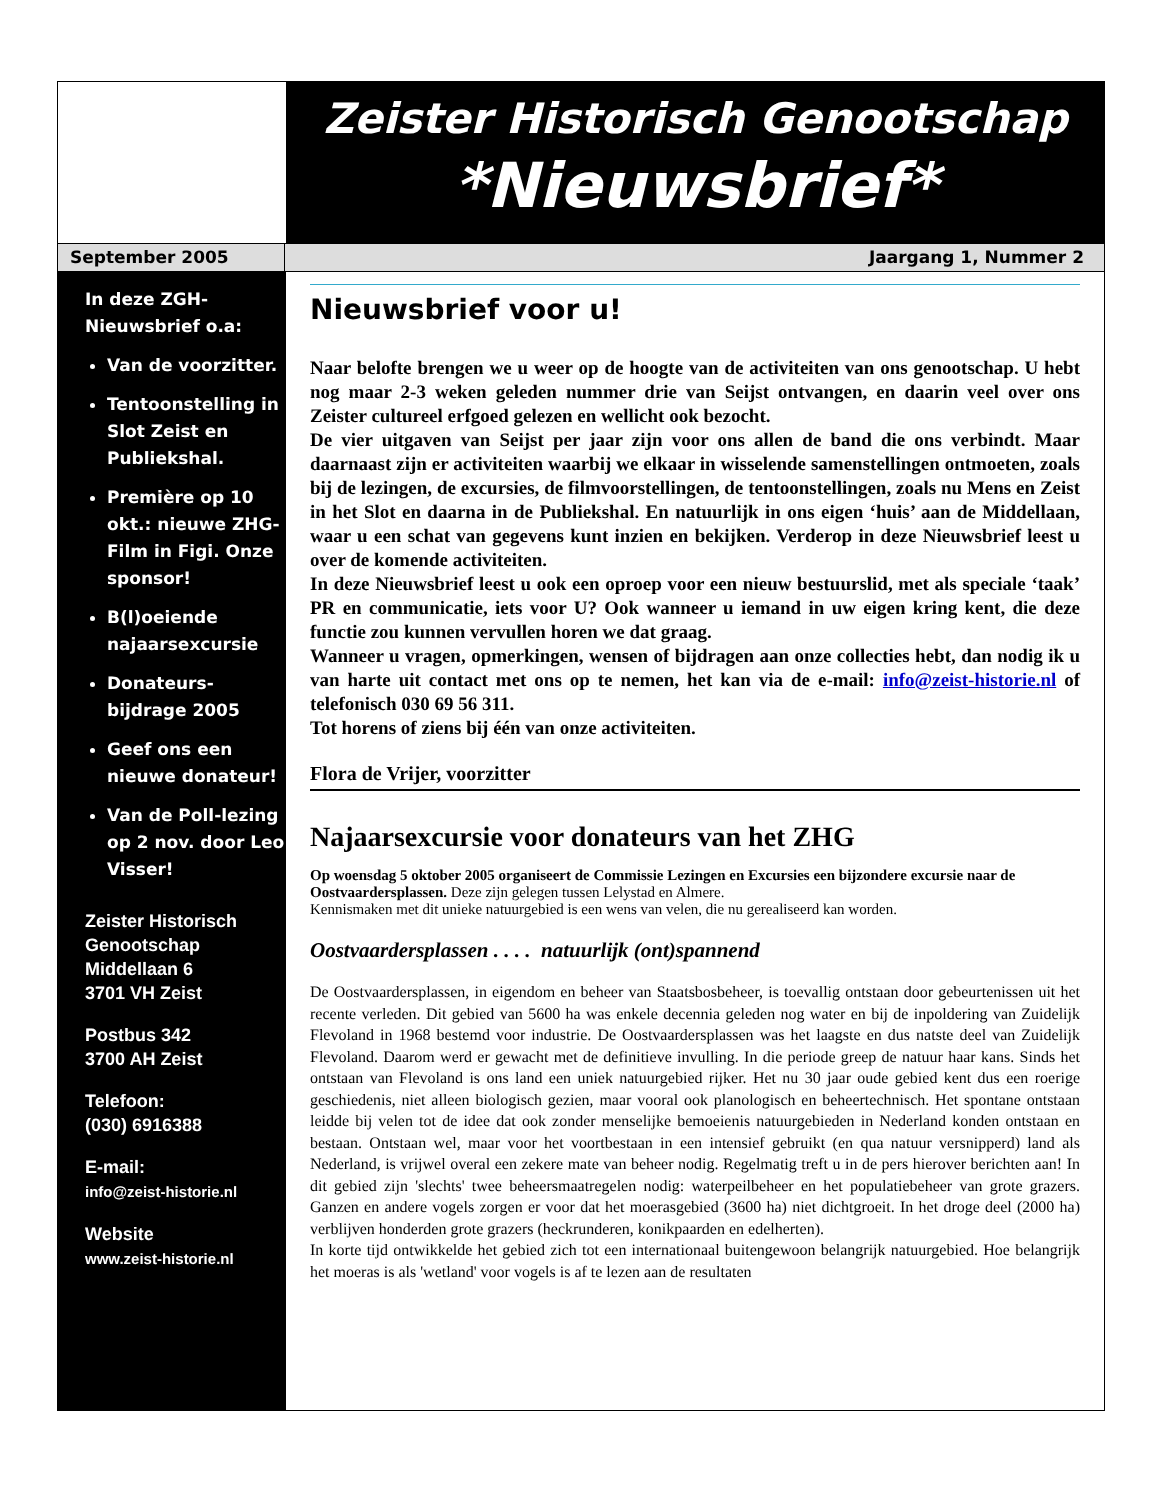Zeister Historisch Genootschap
*Nieuwsbrief*
September 2005 Jaargang 1, Nummer 2
In deze ZGH-
Nieuwsbrief o.a:
Van de voorzitter.
Tentoonstelling in Slot Zeist en Publiekshal.
Première op 10 okt.: nieuwe ZHG-Film in Figi. Onze sponsor!
B(l)oeiende najaarsexcursie
Donateurs-bijdrage 2005
Geef ons een nieuwe donateur!
Van de Poll-lezing op 2 nov. door Leo Visser!
Zeister Historisch
Genootschap
Middellaan 6
3701 VH Zeist
Postbus 342
3700 AH Zeist
Telefoon:
(030) 6916388
E-mail:
info@zeist-historie.nl
Website
www.zeist-historie.nl
Nieuwsbrief voor u!
Naar belofte brengen we u weer op de hoogte van de activiteiten van ons genootschap. U hebt nog maar 2-3 weken geleden nummer drie van Seijst ontvangen, en daarin veel over ons Zeister cultureel erfgoed gelezen en wellicht ook bezocht.
De vier uitgaven van Seijst per jaar zijn voor ons allen de band die ons verbindt. Maar daarnaast zijn er activiteiten waarbij we elkaar in wisselende samenstellingen ontmoeten, zoals bij de lezingen, de excursies, de filmvoorstellingen, de tentoonstellingen, zoals nu Mens en Zeist in het Slot en daarna in de Publiekshal. En natuurlijk in ons eigen ‘huis’ aan de Middellaan, waar u een schat van gegevens kunt inzien en bekijken. Verderop in deze Nieuwsbrief leest u over de komende activiteiten.
In deze Nieuwsbrief leest u ook een oproep voor een nieuw bestuurslid, met als speciale ‘taak’ PR en communicatie, iets voor U? Ook wanneer u iemand in uw eigen kring kent, die deze functie zou kunnen vervullen horen we dat graag.
Wanneer u vragen, opmerkingen, wensen of bijdragen aan onze collecties hebt, dan nodig ik u van harte uit contact met ons op te nemen, het kan via de e-mail: info@zeist-historie.nl of telefonisch 030 69 56 311.
Tot horens of ziens bij één van onze activiteiten.
Flora de Vrijer, voorzitter
Najaarsexcursie voor donateurs van het ZHG
Op woensdag 5 oktober 2005 organiseert de Commissie Lezingen en Excursies een bijzondere excursie naar de Oostvaardersplassen. Deze zijn gelegen tussen Lelystad en Almere.
Kennismaken met dit unieke natuurgebied is een wens van velen, die nu gerealiseerd kan worden.
Oostvaardersplassen . . . . natuurlijk (ont)spannend
De Oostvaardersplassen, in eigendom en beheer van Staatsbosbeheer, is toevallig ontstaan door gebeurtenissen uit het recente verleden. Dit gebied van 5600 ha was enkele decennia geleden nog water en bij de inpoldering van Zuidelijk Flevoland in 1968 bestemd voor industrie. De Oostvaardersplassen was het laagste en dus natste deel van Zuidelijk Flevoland. Daarom werd er gewacht met de definitieve invulling. In die periode greep de natuur haar kans. Sinds het ontstaan van Flevoland is ons land een uniek natuurgebied rijker. Het nu 30 jaar oude gebied kent dus een roerige geschiedenis, niet alleen biologisch gezien, maar vooral ook planologisch en beheertechnisch. Het spontane ontstaan leidde bij velen tot de idee dat ook zonder menselijke bemoeienis natuurgebieden in Nederland konden ontstaan en bestaan. Ontstaan wel, maar voor het voortbestaan in een intensief gebruikt (en qua natuur versnipperd) land als Nederland, is vrijwel overal een zekere mate van beheer nodig. Regelmatig treft u in de pers hierover berichten aan! In dit gebied zijn 'slechts' twee beheersmaatregelen nodig: waterpeilbeheer en het populatiebeheer van grote grazers. Ganzen en andere vogels zorgen er voor dat het moerasgebied (3600 ha) niet dichtgroeit. In het droge deel (2000 ha) verblijven honderden grote grazers (heckrunderen, konikpaarden en edelherten).
In korte tijd ontwikkelde het gebied zich tot een internationaal buitengewoon belangrijk natuurgebied. Hoe belangrijk het moeras is als 'wetland' voor vogels is af te lezen aan de resultaten